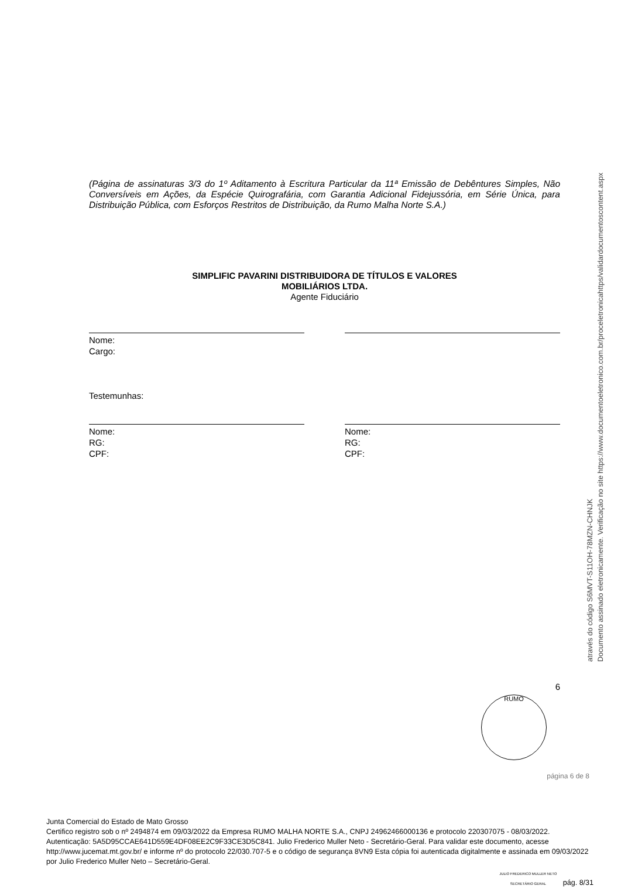(Página de assinaturas 3/3 do 1º Aditamento à Escritura Particular da 11ª Emissão de Debêntures Simples, Não Conversíveis em Ações, da Espécie Quirografária, com Garantia Adicional Fidejussória, em Série Única, para Distribuição Pública, com Esforços Restritos de Distribuição, da Rumo Malha Norte S.A.)
SIMPLIFIC PAVARINI DISTRIBUIDORA DE TÍTULOS E VALORES
MOBILIÁRIOS LTDA.
Agente Fiduciário
Nome:
Cargo:
Testemunhas:
Nome:
RG:
CPF:
Nome:
RG:
CPF:
6
RUMO
página 6 de 8
Documento assinado eletronicamente. Verificação no site https://www.documentoeletronico.com.br/proceletronicahttps/validardocumentoscontent.aspx
através do código S6MVT-S11OH-78MZN-CHNJK
Junta Comercial do Estado de Mato Grosso
Certifico registro sob o nº 2494874 em 09/03/2022 da Empresa RUMO MALHA NORTE S.A., CNPJ 24962466000136 e protocolo 220307075 - 08/03/2022. Autenticação: 5A5D95CCAE641D559E4DF08EE2C9F33CE3D5C841. Julio Frederico Muller Neto - Secretário-Geral. Para validar este documento, acesse http://www.jucemat.mt.gov.br/ e informe nº do protocolo 22/030.707-5 e o código de segurança 8VN9 Esta cópia foi autenticada digitalmente e assinada em 09/03/2022 por Julio Frederico Muller Neto – Secretário-Geral.
JULIO FREDERICO MULLER NETO
SECRETÁRIO GERAL pág. 8/31